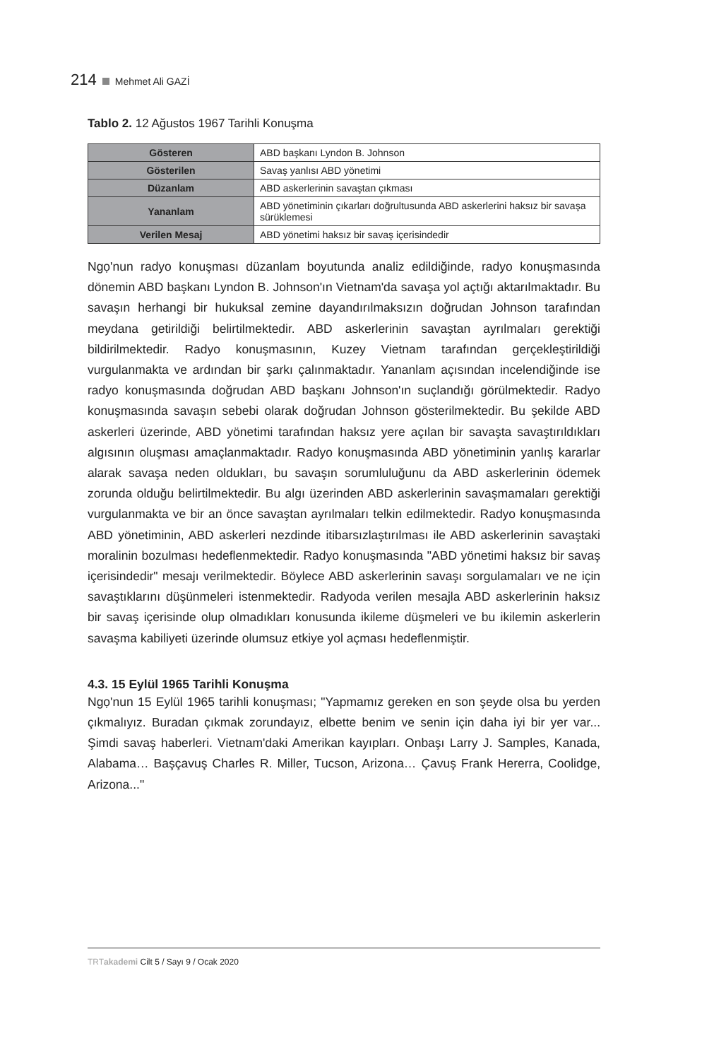214 Mehmet Ali GAZİ
Tablo 2. 12 Ağustos 1967 Tarihli Konuşma
| Gösteren | ABD başkanı Lyndon B. Johnson |
| Gösterilen | Savaş yanlısı ABD yönetimi |
| Düzanlam | ABD askerlerinin savaştan çıkması |
| Yananlam | ABD yönetiminin çıkarları doğrultusunda ABD askerlerini haksız bir savaşa sürüklemesi |
| Verilen Mesaj | ABD yönetimi haksız bir savaş içerisindedir |
Ngọ'nun radyo konuşması düzanlam boyutunda analiz edildiğinde, radyo konuşmasında dönemin ABD başkanı Lyndon B. Johnson'ın Vietnam'da savaşa yol açtığı aktarılmaktadır. Bu savaşın herhangi bir hukuksal zemine dayandırılmaksızın doğrudan Johnson tarafından meydana getirildiği belirtilmektedir. ABD askerlerinin savaştan ayrılmaları gerektiği bildirilmektedir. Radyo konuşmasının, Kuzey Vietnam tarafından gerçekleştirildiği vurgulanmakta ve ardından bir şarkı çalınmaktadır. Yananlam açısından incelendiğinde ise radyo konuşmasında doğrudan ABD başkanı Johnson'ın suçlandığı görülmektedir. Radyo konuşmasında savaşın sebebi olarak doğrudan Johnson gösterilmektedir. Bu şekilde ABD askerleri üzerinde, ABD yönetimi tarafından haksız yere açılan bir savaşta savaştırıldıkları algısının oluşması amaçlanmaktadır. Radyo konuşmasında ABD yönetiminin yanlış kararlar alarak savaşa neden oldukları, bu savaşın sorumluluğunu da ABD askerlerinin ödemek zorunda olduğu belirtilmektedir. Bu algı üzerinden ABD askerlerinin savaşmamaları gerektiği vurgulanmakta ve bir an önce savaştan ayrılmaları telkin edilmektedir. Radyo konuşmasında ABD yönetiminin, ABD askerleri nezdinde itibarsızlaştırılması ile ABD askerlerinin savaştaki moralinin bozulması hedeflenmektedir. Radyo konuşmasında "ABD yönetimi haksız bir savaş içerisindedir" mesajı verilmektedir. Böylece ABD askerlerinin savaşı sorgulamaları ve ne için savaştıklarını düşünmeleri istenmektedir. Radyoda verilen mesajla ABD askerlerinin haksız bir savaş içerisinde olup olmadıkları konusunda ikileme düşmeleri ve bu ikilemin askerlerin savaşma kabiliyeti üzerinde olumsuz etkiye yol açması hedeflenmiştir.
4.3. 15 Eylül 1965 Tarihli Konuşma
Ngọ'nun 15 Eylül 1965 tarihli konuşması; "Yapmamız gereken en son şeyde olsa bu yerden çıkmalıyız. Buradan çıkmak zorundayız, elbette benim ve senin için daha iyi bir yer var... Şimdi savaş haberleri. Vietnam'daki Amerikan kayıpları. Onbaşı Larry J. Samples, Kanada, Alabama… Başçavuş Charles R. Miller, Tucson, Arizona… Çavuş Frank Hererra, Coolidge, Arizona..."
TRTakademi Cilt 5 / Sayı 9 / Ocak 2020